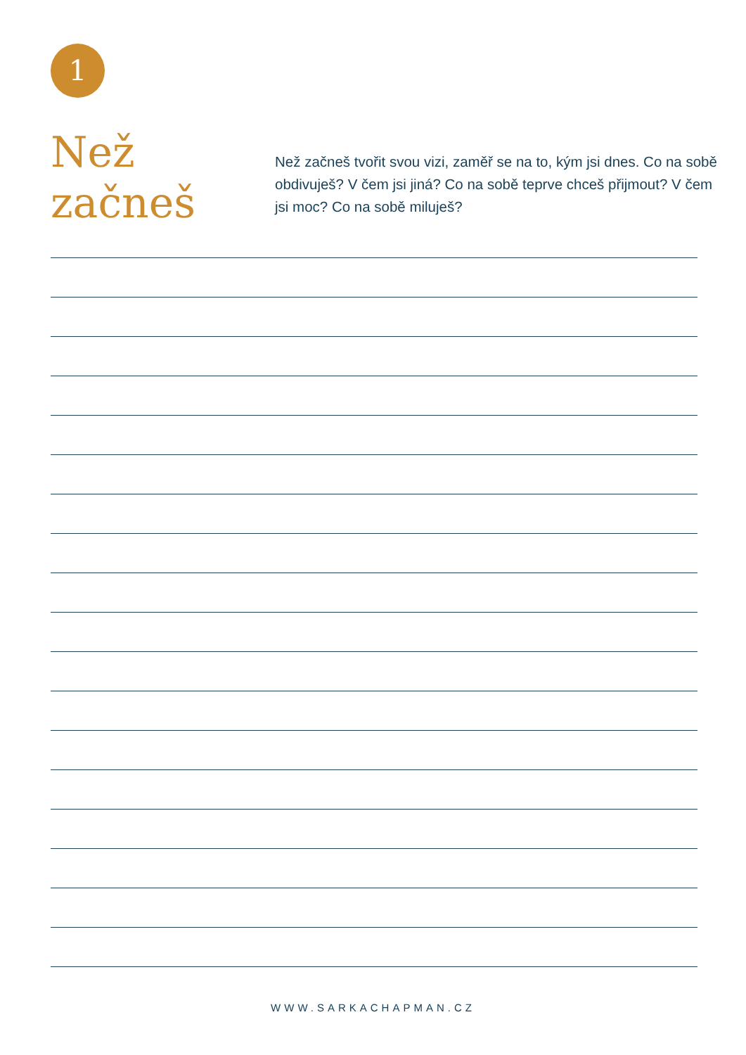1
Než
začneš
Než začneš tvořit svou vizi, zaměř se na to, kým jsi dnes. Co na sobě obdivuješ? V čem jsi jiná? Co na sobě teprve chceš přijmout? V čem jsi moc? Co na sobě miluješ?
WWW.SARKACHAPMAN.CZ